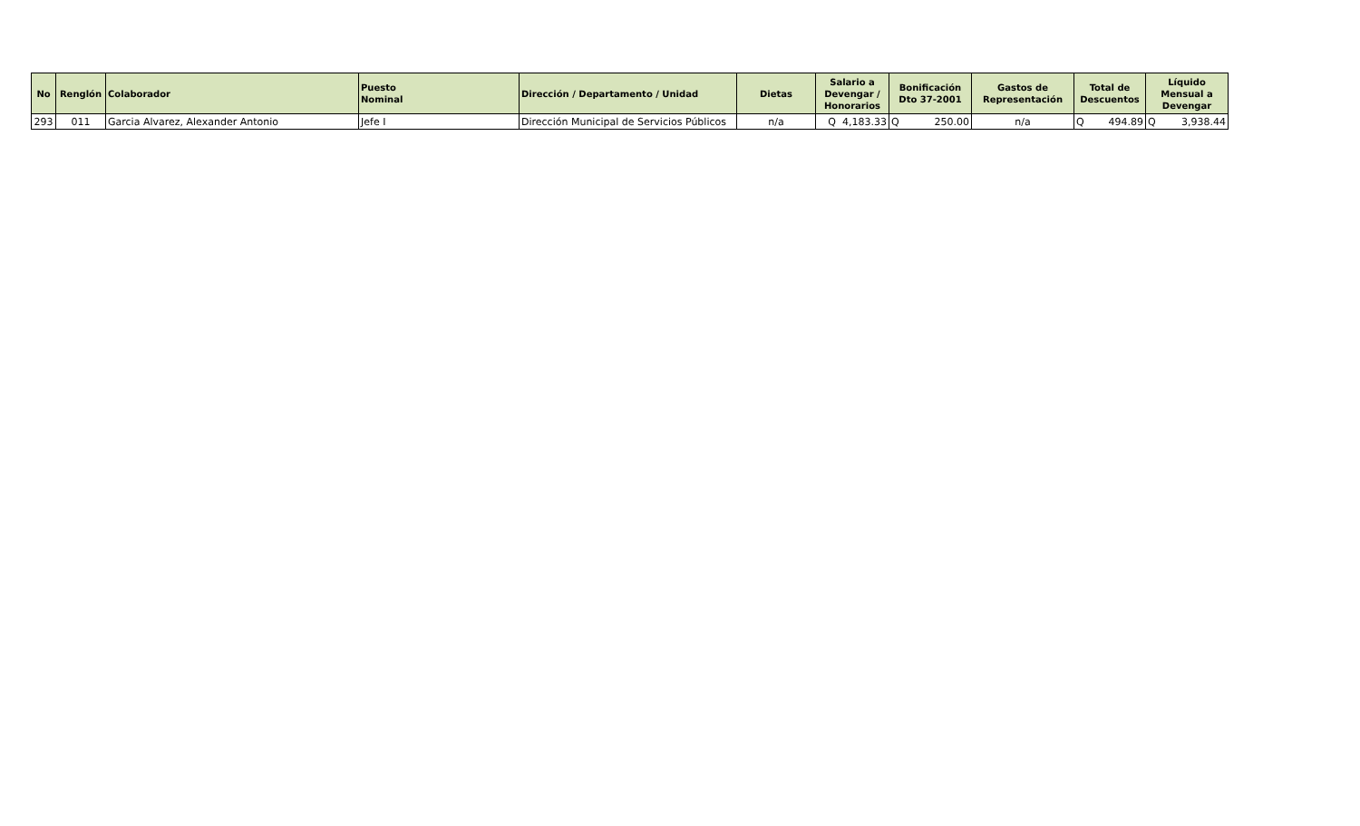| No | Renglón | Colaborador | Puesto Nominal | Dirección / Departamento / Unidad | Dietas | Salario a Devengar / Honorarios | Bonificación Dto 37-2001 | Gastos de Representación | Total de Descuentos | Líquido Mensual a Devengar |
| --- | --- | --- | --- | --- | --- | --- | --- | --- | --- | --- |
| 293 | 011 | Garcia Alvarez, Alexander Antonio | Jefe I | Dirección Municipal de Servicios Públicos | n/a | Q 4,183.33 | Q 250.00 | n/a | Q 494.89 | Q 3,938.44 |